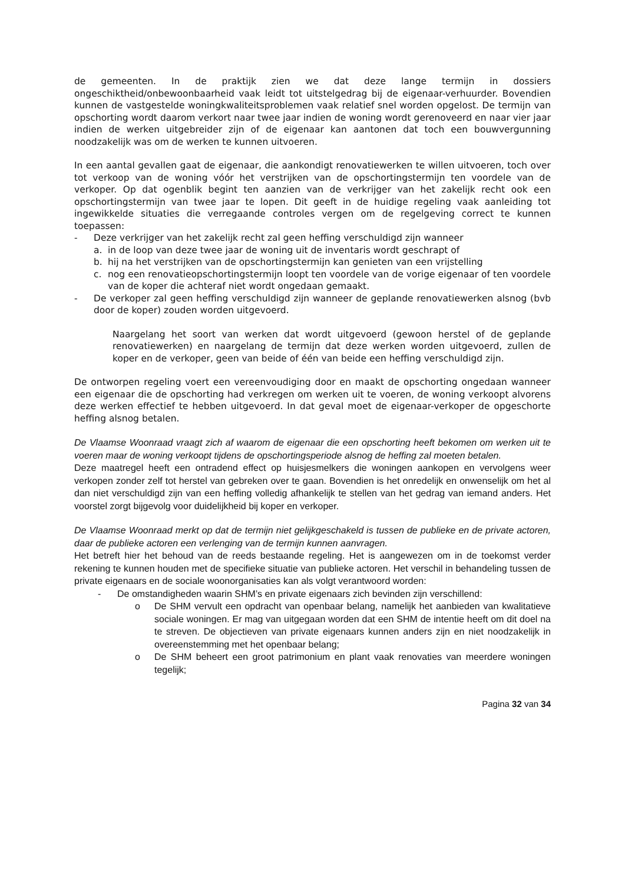de gemeenten. In de praktijk zien we dat deze lange termijn in dossiers ongeschiktheid/onbewoonbaarheid vaak leidt tot uitstelgedrag bij de eigenaar-verhuurder. Bovendien kunnen de vastgestelde woningkwaliteitsproblemen vaak relatief snel worden opgelost. De termijn van opschorting wordt daarom verkort naar twee jaar indien de woning wordt gerenoveerd en naar vier jaar indien de werken uitgebreider zijn of de eigenaar kan aantonen dat toch een bouwvergunning noodzakelijk was om de werken te kunnen uitvoeren.
In een aantal gevallen gaat de eigenaar, die aankondigt renovatiewerken te willen uitvoeren, toch over tot verkoop van de woning vóór het verstrijken van de opschortingstermijn ten voordele van de verkoper. Op dat ogenblik begint ten aanzien van de verkrijger van het zakelijk recht ook een opschortingstermijn van twee jaar te lopen. Dit geeft in de huidige regeling vaak aanleiding tot ingewikkelde situaties die verregaande controles vergen om de regelgeving correct te kunnen toepassen:
- Deze verkrijger van het zakelijk recht zal geen heffing verschuldigd zijn wanneer
a. in de loop van deze twee jaar de woning uit de inventaris wordt geschrapt of
b. hij na het verstrijken van de opschortingstermijn kan genieten van een vrijstelling
c. nog een renovatieopschortingstermijn loopt ten voordele van de vorige eigenaar of ten voordele van de koper die achteraf niet wordt ongedaan gemaakt.
- De verkoper zal geen heffing verschuldigd zijn wanneer de geplande renovatiewerken alsnog (bvb door de koper) zouden worden uitgevoerd.
Naargelang het soort van werken dat wordt uitgevoerd (gewoon herstel of de geplande renovatiewerken) en naargelang de termijn dat deze werken worden uitgevoerd, zullen de koper en de verkoper, geen van beide of één van beide een heffing verschuldigd zijn.
De ontworpen regeling voert een vereenvoudiging door en maakt de opschorting ongedaan wanneer een eigenaar die de opschorting had verkregen om werken uit te voeren, de woning verkoopt alvorens deze werken effectief te hebben uitgevoerd. In dat geval moet de eigenaar-verkoper de opgeschorte heffing alsnog betalen.
De Vlaamse Woonraad vraagt zich af waarom de eigenaar die een opschorting heeft bekomen om werken uit te voeren maar de woning verkoopt tijdens de opschortingsperiode alsnog de heffing zal moeten betalen.
Deze maatregel heeft een ontradend effect op huisjesmelkers die woningen aankopen en vervolgens weer verkopen zonder zelf tot herstel van gebreken over te gaan. Bovendien is het onredelijk en onwenselijk om het al dan niet verschuldigd zijn van een heffing volledig afhankelijk te stellen van het gedrag van iemand anders. Het voorstel zorgt bijgevolg voor duidelijkheid bij koper en verkoper.
De Vlaamse Woonraad merkt op dat de termijn niet gelijkgeschakeld is tussen de publieke en de private actoren, daar de publieke actoren een verlenging van de termijn kunnen aanvragen.
Het betreft hier het behoud van de reeds bestaande regeling. Het is aangewezen om in de toekomst verder rekening te kunnen houden met de specifieke situatie van publieke actoren. Het verschil in behandeling tussen de private eigenaars en de sociale woonorganisaties kan als volgt verantwoord worden:
- De omstandigheden waarin SHM’s en private eigenaars zich bevinden zijn verschillend:
o De SHM vervult een opdracht van openbaar belang, namelijk het aanbieden van kwalitatieve sociale woningen. Er mag van uitgegaan worden dat een SHM de intentie heeft om dit doel na te streven. De objectieven van private eigenaars kunnen anders zijn en niet noodzakelijk in overeenstemming met het openbaar belang;
o De SHM beheert een groot patrimonium en plant vaak renovaties van meerdere woningen tegelijk;
Pagina 32 van 34